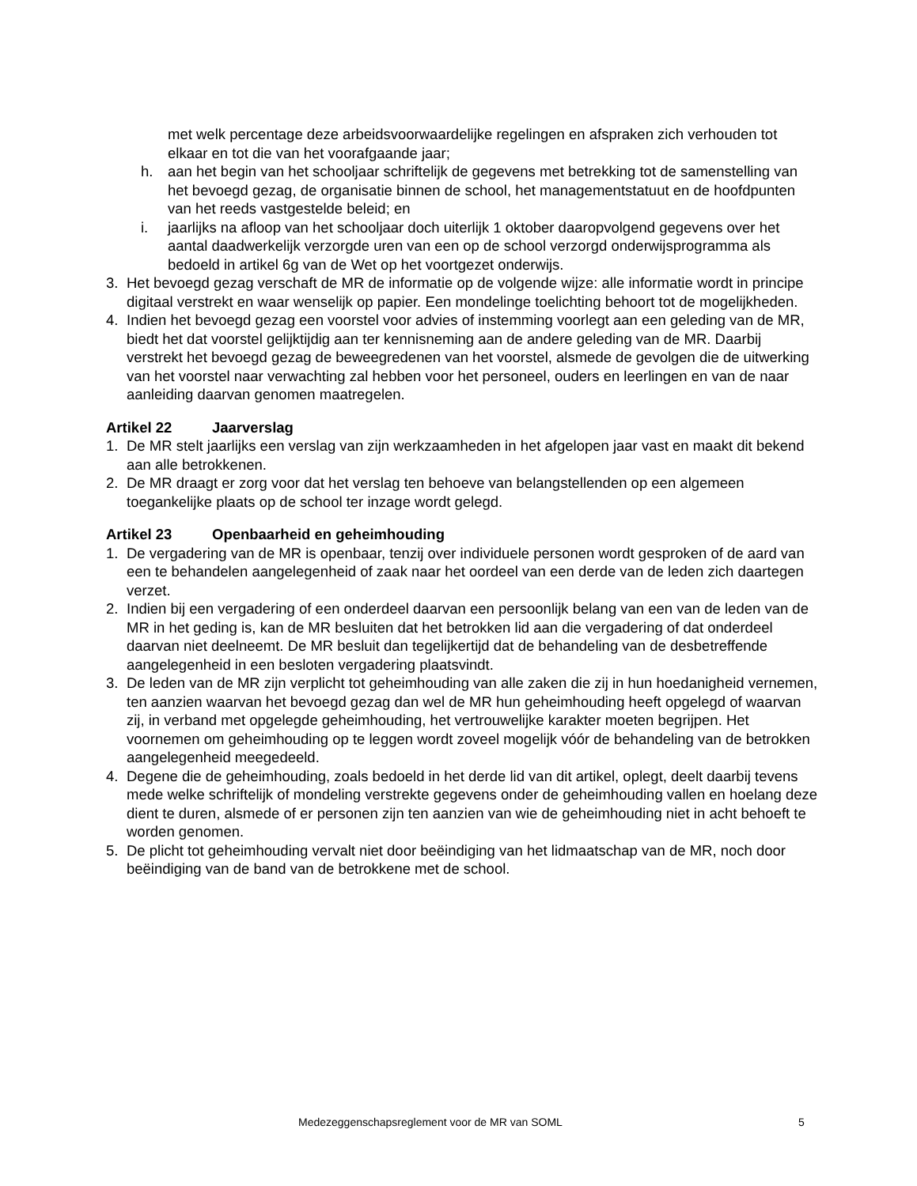met welk percentage deze arbeidsvoorwaardelijke regelingen en afspraken zich verhouden tot elkaar en tot die van het voorafgaande jaar;
h. aan het begin van het schooljaar schriftelijk de gegevens met betrekking tot de samenstelling van het bevoegd gezag, de organisatie binnen de school, het managementstatuut en de hoofdpunten van het reeds vastgestelde beleid; en
i. jaarlijks na afloop van het schooljaar doch uiterlijk 1 oktober daaropvolgend gegevens over het aantal daadwerkelijk verzorgde uren van een op de school verzorgd onderwijsprogramma als bedoeld in artikel 6g van de Wet op het voortgezet onderwijs.
3. Het bevoegd gezag verschaft de MR de informatie op de volgende wijze: alle informatie wordt in principe digitaal verstrekt en waar wenselijk op papier. Een mondelinge toelichting behoort tot de mogelijkheden.
4. Indien het bevoegd gezag een voorstel voor advies of instemming voorlegt aan een geleding van de MR, biedt het dat voorstel gelijktijdig aan ter kennisneming aan de andere geleding van de MR. Daarbij verstrekt het bevoegd gezag de beweegredenen van het voorstel, alsmede de gevolgen die de uitwerking van het voorstel naar verwachting zal hebben voor het personeel, ouders en leerlingen en van de naar aanleiding daarvan genomen maatregelen.
Artikel 22 Jaarverslag
1. De MR stelt jaarlijks een verslag van zijn werkzaamheden in het afgelopen jaar vast en maakt dit bekend aan alle betrokkenen.
2. De MR draagt er zorg voor dat het verslag ten behoeve van belangstellenden op een algemeen toegankelijke plaats op de school ter inzage wordt gelegd.
Artikel 23 Openbaarheid en geheimhouding
1. De vergadering van de MR is openbaar, tenzij over individuele personen wordt gesproken of de aard van een te behandelen aangelegenheid of zaak naar het oordeel van een derde van de leden zich daartegen verzet.
2. Indien bij een vergadering of een onderdeel daarvan een persoonlijk belang van een van de leden van de MR in het geding is, kan de MR besluiten dat het betrokken lid aan die vergadering of dat onderdeel daarvan niet deelneemt. De MR besluit dan tegelijkertijd dat de behandeling van de desbetreffende aangelegenheid in een besloten vergadering plaatsvindt.
3. De leden van de MR zijn verplicht tot geheimhouding van alle zaken die zij in hun hoedanigheid vernemen, ten aanzien waarvan het bevoegd gezag dan wel de MR hun geheimhouding heeft opgelegd of waarvan zij, in verband met opgelegde geheimhouding, het vertrouwelijke karakter moeten begrijpen. Het voornemen om geheimhouding op te leggen wordt zoveel mogelijk vóór de behandeling van de betrokken aangelegenheid meegedeeld.
4. Degene die de geheimhouding, zoals bedoeld in het derde lid van dit artikel, oplegt, deelt daarbij tevens mede welke schriftelijk of mondeling verstrekte gegevens onder de geheimhouding vallen en hoelang deze dient te duren, alsmede of er personen zijn ten aanzien van wie de geheimhouding niet in acht behoeft te worden genomen.
5. De plicht tot geheimhouding vervalt niet door beëindiging van het lidmaatschap van de MR, noch door beëindiging van de band van de betrokkene met de school.
Medezeggenschapsreglement voor de MR van SOML 5